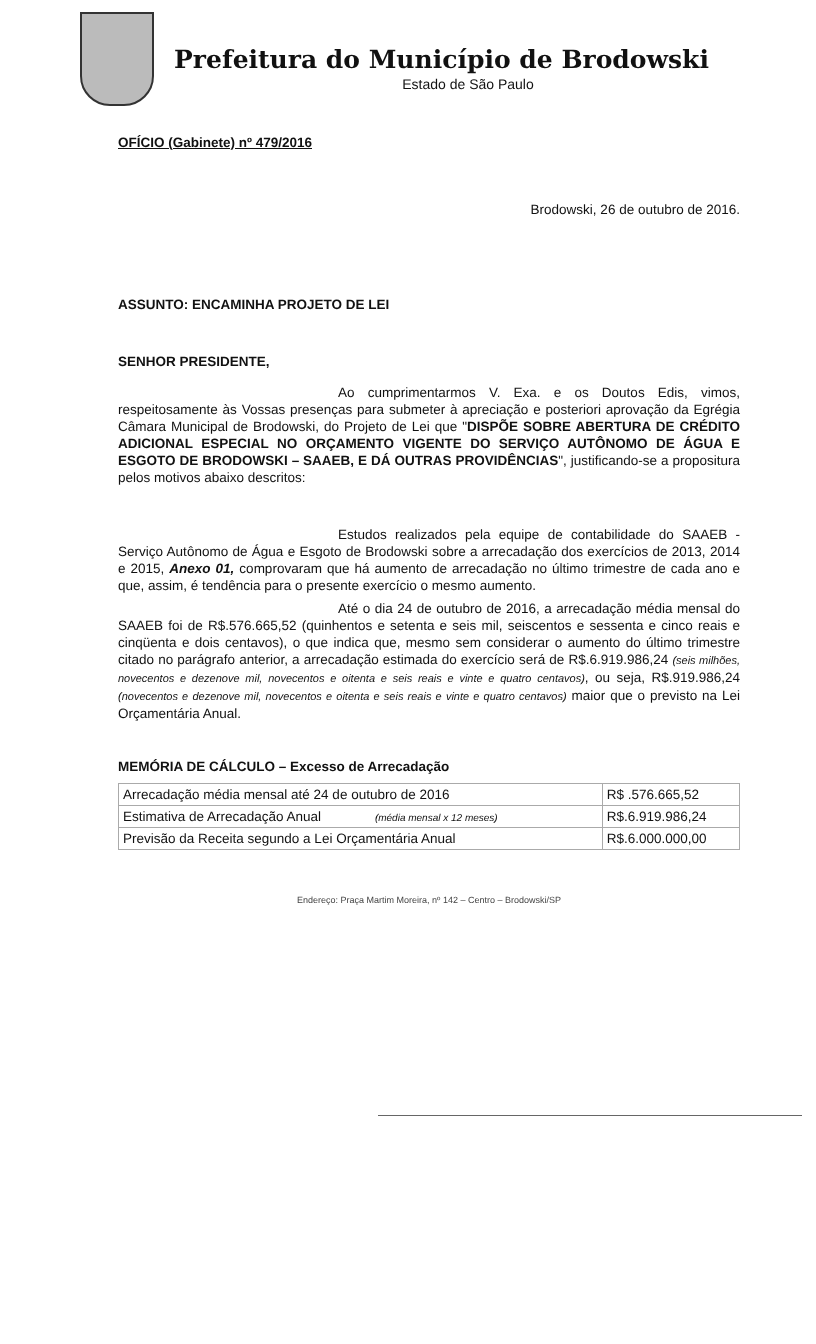Prefeitura do Município de Brodowski
Estado de São Paulo
OFÍCIO (Gabinete) nº 479/2016
Brodowski, 26 de outubro de 2016.
ASSUNTO: ENCAMINHA PROJETO DE LEI
SENHOR PRESIDENTE,
Ao cumprimentarmos V. Exa. e os Doutos Edis, vimos, respeitosamente às Vossas presenças para submeter à apreciação e posteriori aprovação da Egrégia Câmara Municipal de Brodowski, do Projeto de Lei que "DISPÕE SOBRE ABERTURA DE CRÉDITO ADICIONAL ESPECIAL NO ORÇAMENTO VIGENTE DO SERVIÇO AUTÔNOMO DE ÁGUA E ESGOTO DE BRODOWSKI – SAAEB, E DÁ OUTRAS PROVIDÊNCIAS", justificando-se a propositura pelos motivos abaixo descritos:
Estudos realizados pela equipe de contabilidade do SAAEB - Serviço Autônomo de Água e Esgoto de Brodowski sobre a arrecadação dos exercícios de 2013, 2014 e 2015, Anexo 01, comprovaram que há aumento de arrecadação no último trimestre de cada ano e que, assim, é tendência para o presente exercício o mesmo aumento.
Até o dia 24 de outubro de 2016, a arrecadação média mensal do SAAEB foi de R$.576.665,52 (quinhentos e setenta e seis mil, seiscentos e sessenta e cinco reais e cinqüenta e dois centavos), o que indica que, mesmo sem considerar o aumento do último trimestre citado no parágrafo anterior, a arrecadação estimada do exercício será de R$.6.919.986,24 (seis milhões, novecentos e dezenove mil, novecentos e oitenta e seis reais e vinte e quatro centavos), ou seja, R$.919.986,24 (novecentos e dezenove mil, novecentos e oitenta e seis reais e vinte e quatro centavos) maior que o previsto na Lei Orçamentária Anual.
MEMÓRIA DE CÁLCULO – Excesso de Arrecadação
| Arrecadação média mensal até 24 de outubro de 2016 | R$ .576.665,52 |
| Estimativa de Arrecadação Anual (média mensal x 12 meses) | R$.6.919.986,24 |
| Previsão da Receita segundo a Lei Orçamentária Anual | R$.6.000.000,00 |
Endereço: Praça Martim Moreira, nº 142 – Centro – Brodowski/SP